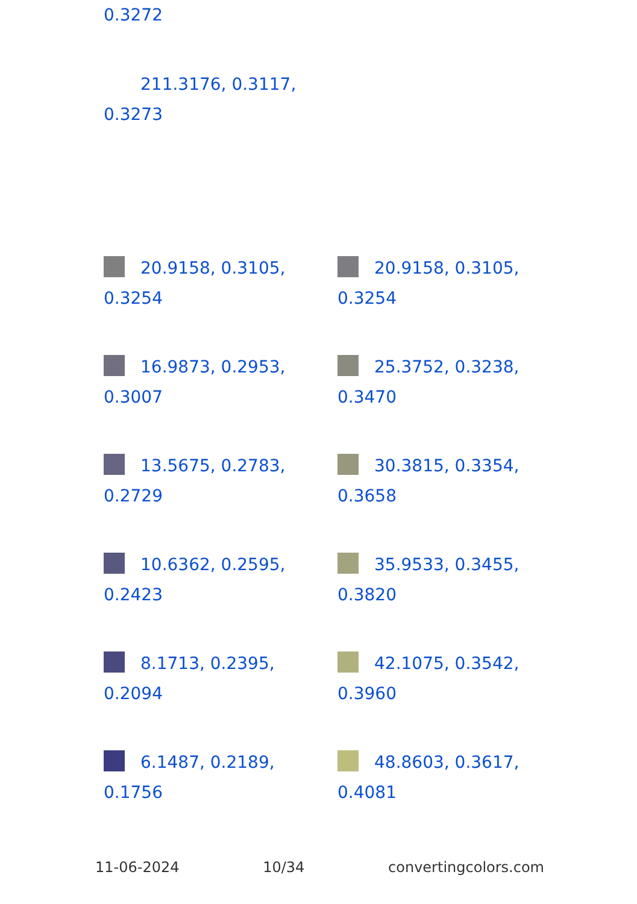0.3272
211.3176, 0.3117,
0.3273
20.9158, 0.3105, 0.3254
20.9158, 0.3105, 0.3254
16.9873, 0.2953, 0.3007
25.3752, 0.3238, 0.3470
13.5675, 0.2783, 0.2729
30.3815, 0.3354, 0.3658
10.6362, 0.2595, 0.2423
35.9533, 0.3455, 0.3820
8.1713, 0.2395, 0.2094
42.1075, 0.3542, 0.3960
6.1487, 0.2189, 0.1756
48.8603, 0.3617, 0.4081
11-06-2024 10/34 convertingcolors.com